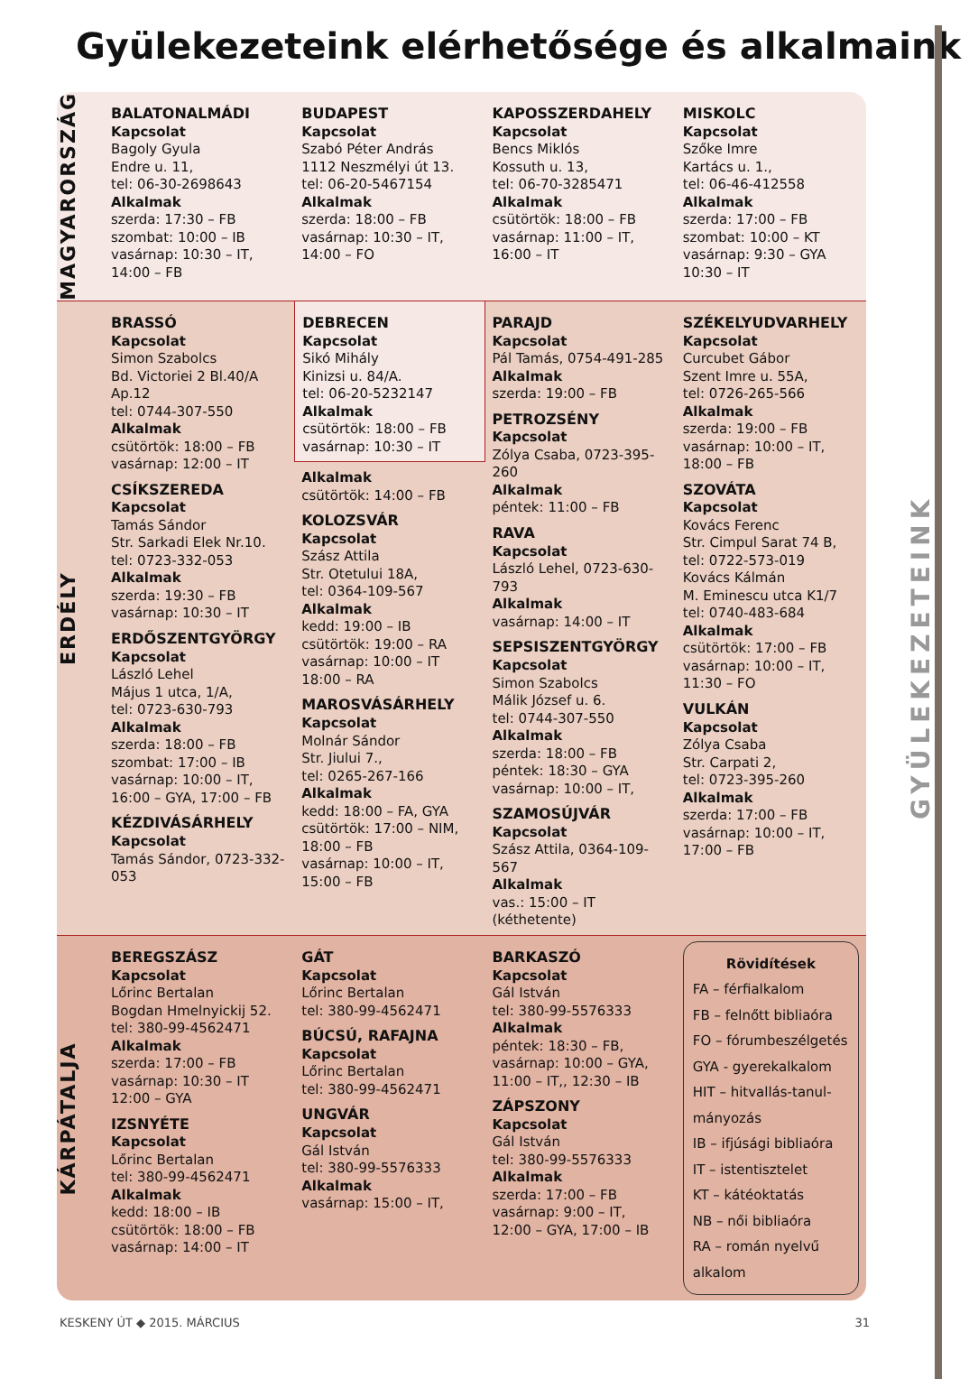GYÜLEKEZETEINK
Gyülekezeteink elérhetősége és alkalmaink
MAGYARORSZÁG
BALATONALMÁDI
Kapcsolat
Bagoly Gyula
Endre u. 11,
tel: 06-30-2698643
Alkalmak
szerda: 17:30 – FB
szombat: 10:00 – IB
vasárnap: 10:30 – IT,
14:00 – FB
BUDAPEST
Kapcsolat
Szabó Péter András
1112 Neszmélyi út 13.
tel: 06-20-5467154
Alkalmak
szerda: 18:00 – FB
vasárnap: 10:30 – IT,
14:00 – FO
KAPOSSZERDAHELY
Kapcsolat
Bencs Miklós
Kossuth u. 13,
tel: 06-70-3285471
Alkalmak
csütörtök: 18:00 – FB
vasárnap: 11:00 – IT,
16:00 – IT
MISKOLC
Kapcsolat
Szőke Imre
Kartács u. 1.,
tel: 06-46-412558
Alkalmak
szerda: 17:00 – FB
szombat: 10:00 – KT
vasárnap: 9:30 – GYA
10:30 – IT
ERDÉLY
BRASSÓ
Kapcsolat
Simon Szabolcs
Bd. Victoriei 2 Bl.40/A Ap.12
tel: 0744-307-550
Alkalmak
csütörtök: 18:00 – FB
vasárnap: 12:00 – IT
CSÍKSZEREDA
Kapcsolat
Tamás Sándor
Str. Sarkadi Elek Nr.10.
tel: 0723-332-053
Alkalmak
szerda: 19:30 – FB
vasárnap: 10:30 – IT
ERDŐSZENTGYÖRGY
Kapcsolat
László Lehel
Május 1 utca, 1/A,
tel: 0723-630-793
Alkalmak
szerda: 18:00 – FB
szombat: 17:00 – IB
vasárnap: 10:00 – IT,
16:00 – GYA, 17:00 – FB
KÉZDIVÁSÁRHELY
Kapcsolat
Tamás Sándor, 0723-332-053
DEBRECEN
Kapcsolat
Sikó Mihály
Kinizsi u. 84/A.
tel: 06-20-5232147
Alkalmak
csütörtök: 18:00 – FB
vasárnap: 10:30 – IT
Alkalmak
csütörtök: 14:00 – FB
KOLOZSVÁR
Kapcsolat
Szász Attila
Str. Otetului 18A,
tel: 0364-109-567
Alkalmak
kedd: 19:00 – IB
csütörtök: 19:00 – RA
vasárnap: 10:00 – IT
18:00 – RA
MAROSVÁSÁRHELY
Kapcsolat
Molnár Sándor
Str. Jiului 7.,
tel: 0265-267-166
Alkalmak
kedd: 18:00 – FA, GYA
csütörtök: 17:00 – NIM,
18:00 – FB
vasárnap: 10:00 – IT,
15:00 – FB
PARAJD
Kapcsolat
Pál Tamás, 0754-491-285
Alkalmak
szerda: 19:00 – FB
PETROZSÉNY
Kapcsolat
Zólya Csaba, 0723-395-260
Alkalmak
péntek: 11:00 – FB
RAVA
Kapcsolat
László Lehel, 0723-630-793
Alkalmak
vasárnap: 14:00 – IT
SEPSISZENTGYÖRGY
Kapcsolat
Simon Szabolcs
Málik József u. 6.
tel: 0744-307-550
Alkalmak
szerda: 18:00 – FB
péntek: 18:30 – GYA
vasárnap: 10:00 – IT,
SZAMOSÚJVÁR
Kapcsolat
Szász Attila, 0364-109-567
Alkalmak
vas.: 15:00 – IT (kéthetente)
SZÉKELYUDVARHELY
Kapcsolat
Curcubet Gábor
Szent Imre u. 55A,
tel: 0726-265-566
Alkalmak
szerda: 19:00 – FB
vasárnap: 10:00 – IT,
18:00 – FB
SZOVÁTA
Kapcsolat
Kovács Ferenc
Str. Cimpul Sarat 74 B,
tel: 0722-573-019
Kovács Kálmán
M. Eminescu utca K1/7
tel: 0740-483-684
Alkalmak
csütörtök: 17:00 – FB
vasárnap: 10:00 – IT,
11:30 – FO
VULKÁN
Kapcsolat
Zólya Csaba
Str. Carpati 2,
tel: 0723-395-260
Alkalmak
szerda: 17:00 – FB
vasárnap: 10:00 – IT,
17:00 – FB
KÁRPÁTALJA
BEREGSZÁSZ
Kapcsolat
Lőrinc Bertalan
Bogdan Hmelnyickij 52.
tel: 380-99-4562471
Alkalmak
szerda: 17:00 – FB
vasárnap: 10:30 – IT
12:00 – GYA
IZSNYÉTE
Kapcsolat
Lőrinc Bertalan
tel: 380-99-4562471
Alkalmak
kedd: 18:00 – IB
csütörtök: 18:00 – FB
vasárnap: 14:00 – IT
GÁT
Kapcsolat
Lőrinc Bertalan
tel: 380-99-4562471
BÚCSÚ, RAFAJNA
Kapcsolat
Lőrinc Bertalan
tel: 380-99-4562471
UNGVÁR
Kapcsolat
Gál István
tel: 380-99-5576333
Alkalmak
vasárnap: 15:00 – IT,
BARKASZÓ
Kapcsolat
Gál István
tel: 380-99-5576333
Alkalmak
péntek: 18:30 – FB,
vasárnap: 10:00 – GYA,
11:00 – IT,, 12:30 – IB
ZÁPSZONY
Kapcsolat
Gál István
tel: 380-99-5576333
Alkalmak
szerda: 17:00 – FB
vasárnap: 9:00 – IT,
12:00 – GYA, 17:00 – IB
Rövidítések
FA – férfialkalom
FB – felnőtt bibliaóra
FO – fórumbeszélgetés
GYA - gyerekalkalom
HIT – hitvallás-tanul-mányozás
IB – ifjúsági bibliaóra
IT – istentisztelet
KT – kátéoktatás
NB – női bibliaóra
RA – román nyelvű alkalom
KESKENY ÚT ◆ 2015. MÁRCIUS 31